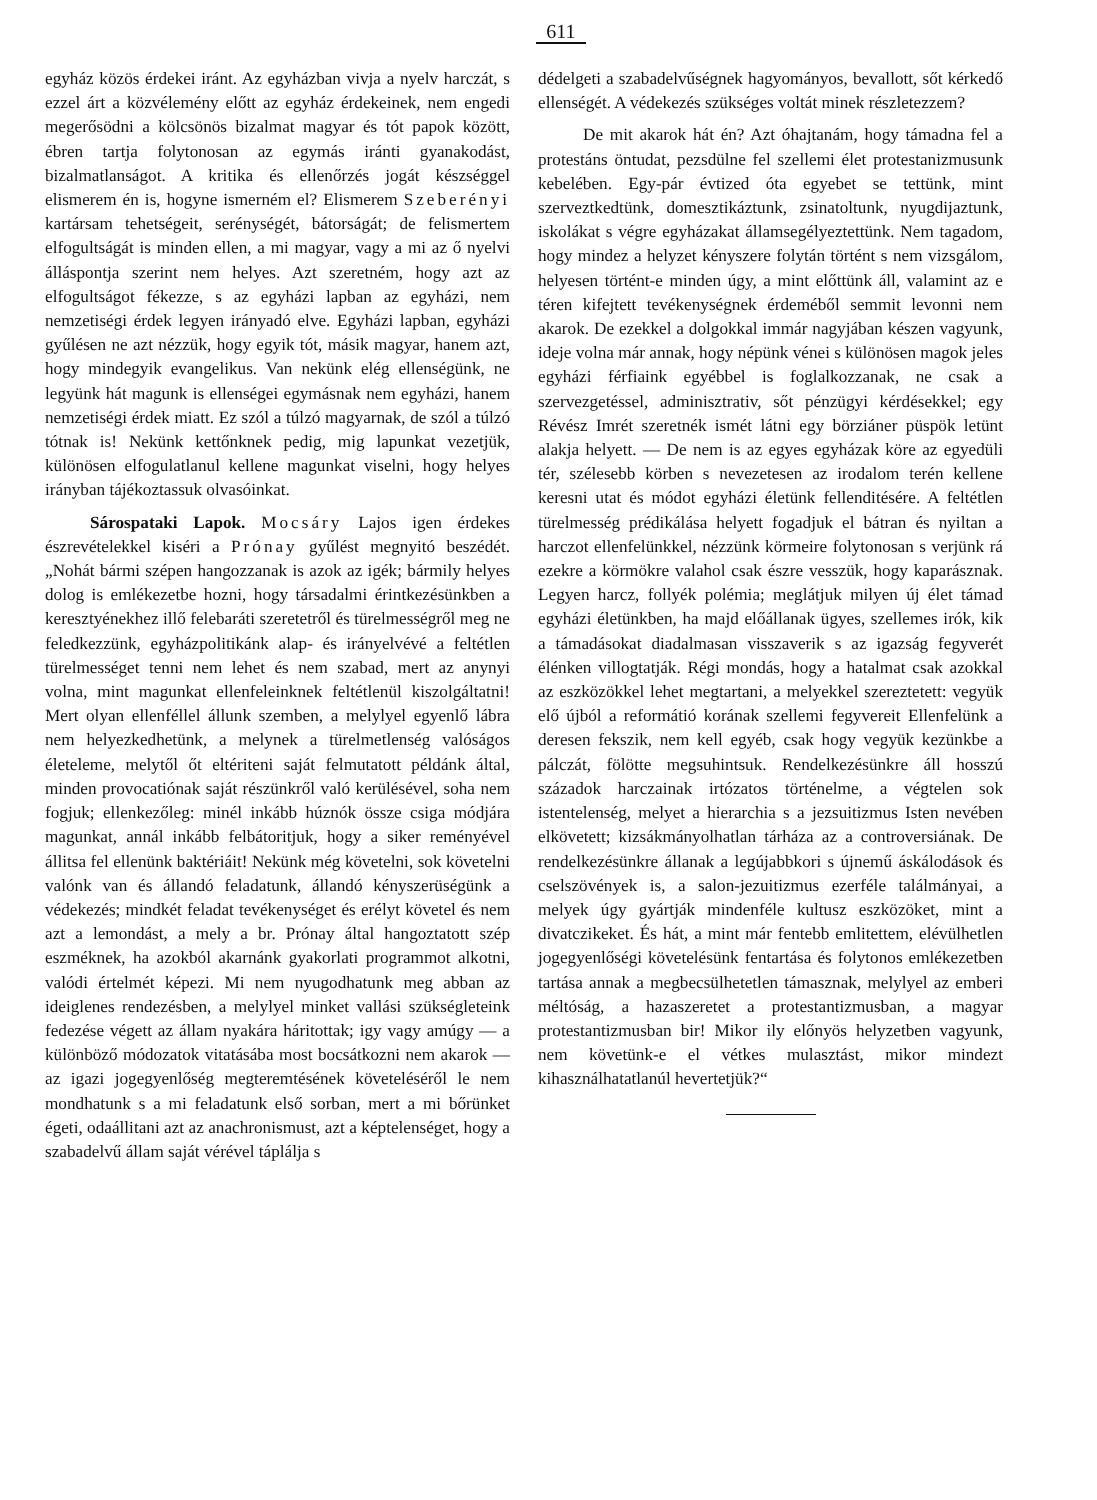611
egyház közös érdekei iránt. Az egyházban vivja a nyelv harczát, s ezzel árt a közvélemény előtt az egyház érdekeinek, nem engedi megerősödni a kölcsönös bizalmat magyar és tót papok között, ébren tartja folytonosan az egymás iránti gyanakodást, bizalmatlanságot. A kritika és ellenőrzés jogát készséggel elismerem én is, hogyne ismerném el? Elismerem Szeberényi kartársam tehetségeit, serénységét, bátorságát; de felismertem elfogultságát is minden ellen, a mi magyar, vagy a mi az ő nyelvi álláspontja szerint nem helyes. Azt szeretném, hogy azt az elfogultságot fékezze, s az egyházi lapban az egyházi, nem nemzetiségi érdek legyen irányadó elve. Egyházi lapban, egyházi gyűlésen ne azt nézzük, hogy egyik tót, másik magyar, hanem azt, hogy mindegyik evangelikus. Van nekünk elég ellenségünk, ne legyünk hát magunk is ellenségei egymásnak nem egyházi, hanem nemzetiségi érdek miatt. Ez szól a túlzó magyarnak, de szól a túlzó tótnak is! Nekünk kettőnknek pedig, mig lapunkat vezetjük, különösen elfogulatlanul kellene magunkat viselni, hogy helyes irányban tájékoztassuk olvasóinkat.
Sárospataki Lapok. Mocsáry Lajos igen érdekes észrevételekkel kiséri a Prónay gyűlést megnyitó beszédét. „Nohát bármi szépen hangozzanak is azok az igék; bármily helyes dolog is emlékezetbe hozni, hogy társadalmi érintkezésünkben a keresztyénekhez illő felebaráti szeretetről és türelmességről meg ne feledkezzünk, egyházpolitikánk alap- és irányelvévé a feltétlen türelmességet tenni nem lehet és nem szabad, mert az anynyi volna, mint magunkat ellenfeleinknek feltétlenül kiszolgáltatni! Mert olyan ellenféllel állunk szemben, a melylyel egyenlő lábra nem helyezkedhetünk, a melynek a türelmetlenség valóságos életeleme, melytől őt eltériteni saját felmutatott példánk által, minden provocatiónak saját részünkről való kerülésével, soha nem fogjuk; ellenkezőleg: minél inkább húznók össze csiga módjára magunkat, annál inkább felbátoritjuk, hogy a siker reményével állitsa fel ellenünk baktériáit! Nekünk még követelni, sok követelni valónk van és állandó feladatunk, állandó kényszerüségünk a védekezés; mindkét feladat tevékenységet és erélyt követel és nem azt a lemondást, a mely a br. Prónay által hangoztatott szép eszméknek, ha azokból akarnánk gyakorlati programmot alkotni, valódi értelmét képezi. Mi nem nyugodhatunk meg abban az ideiglenes rendezésben, a melylyel minket vallási szükségleteink fedezése végett az állam nyakára háritottak; igy vagy amúgy — a különböző módozatok vitatásába most bocsátkozni nem akarok — az igazi jogegyenlőség megteremtésének követeléséről le nem mondhatunk s a mi feladatunk első sorban, mert a mi bőrünket égeti, odaállitani azt az anachronismust, azt a képtelenséget, hogy a szabadelvű állam saját vérével táplálja s
dédelgeti a szabadelvűségnek hagyományos, bevallott, sőt kérkedő ellenségét. A védekezés szükséges voltát minek részletezzem?
De mit akarok hát én? Azt óhajtanám, hogy támadna fel a protestáns öntudat, pezsdülne fel szellemi élet protestanizmusunk kebelében. Egy-pár évtized óta egyebet se tettünk, mint szerveztkedtünk, domesztikáztunk, zsinatoltunk, nyugdijaztunk, iskolákat s végre egyházakat államsegélyeztettünk. Nem tagadom, hogy mindez a helyzet kényszere folytán történt s nem vizsgálom, helyesen történt-e minden úgy, a mint előttünk áll, valamint az e téren kifejtett tevékenységnek érdeméből semmit levonni nem akarok. De ezekkel a dolgokkal immár nagyjában készen vagyunk, ideje volna már annak, hogy népünk vénei s különösen magok jeles egyházi férfiaink egyébbel is foglalkozzanak, ne csak a szervezgetéssel, adminisztrativ, sőt pénzügyi kérdésekkel; egy Révész Imrét szeretnék ismét látni egy börziáner püspök letünt alakja helyett. — De nem is az egyes egyházak köre az egyedüli tér, szélesebb körben s nevezetesen az irodalom terén kellene keresni utat és módot egyházi életünk fellenditésére. A feltétlen türelmesség prédikálása helyett fogadjuk el bátran és nyiltan a harczot ellenfelünkkel, nézzünk körmeire folytonosan s verjünk rá ezekre a körmökre valahol csak észre vesszük, hogy kaparásznak. Legyen harcz, follyék polémia; meglátjuk milyen új élet támad egyházi életünkben, ha majd előállanak ügyes, szellemes irók, kik a támadásokat diadalmasan visszaverik s az igazság fegyverét élénken villogtatják. Régi mondás, hogy a hatalmat csak azokkal az eszközökkel lehet megtartani, a melyekkel szereztetett: vegyük elő újból a reformátió korának szellemi fegyvereit Ellenfelünk a deresen fekszik, nem kell egyéb, csak hogy vegyük kezünkbe a pálczát, fölötte megsuhintsuk. Rendelkezésünkre áll hosszú századok harczainak irtózatos történelme, a végtelen sok istentelenség, melyet a hierarchia s a jezsuitizmus Isten nevében elkövetett; kizsákmányolhatlan tárháza az a controversiának. De rendelkezésünkre állanak a legújabbkori s újnemű áskálodások és cselszövények is, a salon-jezuitizmus ezerféle találmányai, a melyek úgy gyártják mindenféle kultusz eszközöket, mint a divatczikeket. És hát, a mint már fentebb emlitettem, elévülhetlen jogegyenlőségi követelésünk fentartása és folytonos emlékezetben tartása annak a megbecsülhetetlen támasznak, melylyel az emberi méltóság, a hazaszeretet a protestantizmusban, a magyar protestantizmusban bir! Mikor ily előnyös helyzetben vagyunk, nem követünk-e el vétkes mulasztást, mikor mindezt kihasználhatatlanúl hevertetjük?“